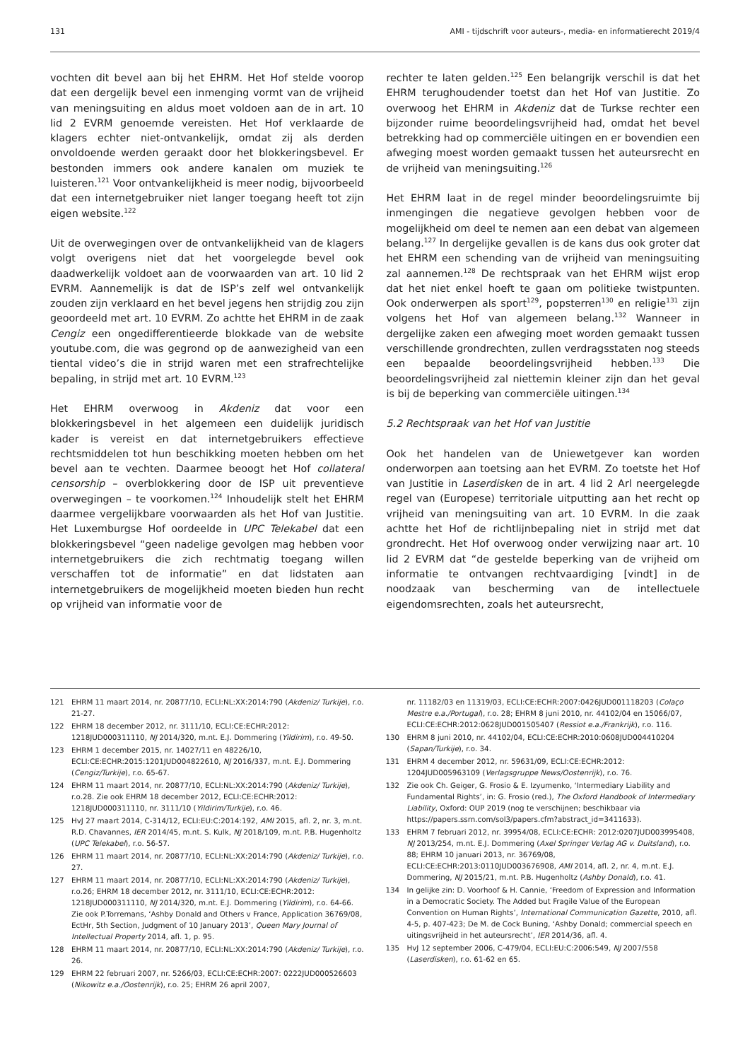131 AMI - tijdschrift voor auteurs-, media- en informatierecht 2019/4
vochten dit bevel aan bij het EHRM. Het Hof stelde voorop dat een dergelijk bevel een inmenging vormt van de vrijheid van meningsuiting en aldus moet voldoen aan de in art. 10 lid 2 EVRM genoemde vereisten. Het Hof verklaarde de klagers echter niet-ontvankelijk, omdat zij als derden onvoldoende werden geraakt door het blokkeringsbevel. Er bestonden immers ook andere kanalen om muziek te luisteren.<sup>121</sup> Voor ontvankelijkheid is meer nodig, bijvoorbeeld dat een internetgebruiker niet langer toegang heeft tot zijn eigen website.<sup>122</sup>
Uit de overwegingen over de ontvankelijkheid van de klagers volgt overigens niet dat het voorgelegde bevel ook daadwerkelijk voldoet aan de voorwaarden van art. 10 lid 2 EVRM. Aannemelijk is dat de ISP’s zelf wel ontvankelijk zouden zijn verklaard en het bevel jegens hen strijdig zou zijn geoordeeld met art. 10 EVRM. Zo achtte het EHRM in de zaak Cengiz een ongedifferentieerde blokkade van de website youtube.com, die was gegrond op de aanwezigheid van een tiental video’s die in strijd waren met een strafrechtelijke bepaling, in strijd met art. 10 EVRM.<sup>123</sup>
Het EHRM overwoog in Akdeniz dat voor een blokkeringsbevel in het algemeen een duidelijk juridisch kader is vereist en dat internetgebruikers effectieve rechtsmiddelen tot hun beschikking moeten hebben om het bevel aan te vechten. Daarmee beoogt het Hof collateral censorship – overblokkering door de ISP uit preventieve overwegingen – te voorkomen.<sup>124</sup> Inhoudelijk stelt het EHRM daarmee vergelijkbare voorwaarden als het Hof van Justitie. Het Luxemburgse Hof oordeelde in UPC Telekabel dat een blokkeringsbevel “geen nadelige gevolgen mag hebben voor internetgebruikers die zich rechtmatig toegang willen verschaffen tot de informatie” en dat lidstaten aan internetgebruikers de mogelijkheid moeten bieden hun recht op vrijheid van informatie voor de
rechter te laten gelden.<sup>125</sup> Een belangrijk verschil is dat het EHRM terughoudender toetst dan het Hof van Justitie. Zo overwoog het EHRM in Akdeniz dat de Turkse rechter een bijzonder ruime beoordelingsvrijheid had, omdat het bevel betrekking had op commerciële uitingen en er bovendien een afweging moest worden gemaakt tussen het auteursrecht en de vrijheid van meningsuiting.<sup>126</sup>
Het EHRM laat in de regel minder beoordelingsruimte bij inmengingen die negatieve gevolgen hebben voor de mogelijkheid om deel te nemen aan een debat van algemeen belang.<sup>127</sup> In dergelijke gevallen is de kans dus ook groter dat het EHRM een schending van de vrijheid van meningsuiting zal aannemen.<sup>128</sup> De rechtspraak van het EHRM wijst erop dat het niet enkel hoeft te gaan om politieke twistpunten. Ook onderwerpen als sport<sup>129</sup>, popsterren<sup>130</sup> en religie<sup>131</sup> zijn volgens het Hof van algemeen belang.<sup>132</sup> Wanneer in dergelijke zaken een afweging moet worden gemaakt tussen verschillende grondrechten, zullen verdragsstaten nog steeds een bepaalde beoordelingsvrijheid hebben.<sup>133</sup> Die beoordelingsvrijheid zal niettemin kleiner zijn dan het geval is bij de beperking van commerciële uitingen.<sup>134</sup>
5.2 Rechtspraak van het Hof van Justitie
Ook het handelen van de Uniewetgever kan worden onderworpen aan toetsing aan het EVRM. Zo toetste het Hof van Justitie in Laserdisken de in art. 4 lid 2 Arl neergelegde regel van (Europese) territoriale uitputting aan het recht op vrijheid van meningsuiting van art. 10 EVRM. In die zaak achtte het Hof de richtlijnbepaling niet in strijd met dat grondrecht. Het Hof overwoog onder verwijzing naar art. 10 lid 2 EVRM dat “de gestelde beperking van de vrijheid om informatie te ontvangen rechtvaardiging [vindt] in de noodzaak van bescherming van de intellectuele eigendomsrechten, zoals het auteursrecht,
121 EHRM 11 maart 2014, nr. 20877/10, ECLI:NL:XX:2014:790 (Akdeniz/ Turkije), r.o. 21-27.
122 EHRM 18 december 2012, nr. 3111/10, ECLI:CE:ECHR:2012: 1218JUD000311110, NJ 2014/320, m.nt. E.J. Dommering (Yildirim), r.o. 49-50.
123 EHRM 1 december 2015, nr. 14027/11 en 48226/10, ECLI:CE:ECHR:2015:1201JUD004822610, NJ 2016/337, m.nt. E.J. Dommering (Cengiz/Turkije), r.o. 65-67.
124 EHRM 11 maart 2014, nr. 20877/10, ECLI:NL:XX:2014:790 (Akdeniz/ Turkije), r.o.28. Zie ook EHRM 18 december 2012, ECLI:CE:ECHR:2012: 1218JUD000311110, nr. 3111/10 (Yildirim/Turkije), r.o. 46.
125 HvJ 27 maart 2014, C-314/12, ECLI:EU:C:2014:192, AMI 2015, afl. 2, nr. 3, m.nt. R.D. Chavannes, IER 2014/45, m.nt. S. Kulk, NJ 2018/109, m.nt. P.B. Hugenholtz (UPC Telekabel), r.o. 56-57.
126 EHRM 11 maart 2014, nr. 20877/10, ECLI:NL:XX:2014:790 (Akdeniz/ Turkije), r.o. 27.
127 EHRM 11 maart 2014, nr. 20877/10, ECLI:NL:XX:2014:790 (Akdeniz/ Turkije), r.o.26; EHRM 18 december 2012, nr. 3111/10, ECLI:CE:ECHR:2012: 1218JUD000311110, NJ 2014/320, m.nt. E.J. Dommering (Yildirim), r.o. 64-66. Zie ook P.Torremans, ‘Ashby Donald and Others v France, Application 36769/08, EctHr, 5th Section, Judgment of 10 January 2013’, Queen Mary Journal of Intellectual Property 2014, afl. 1, p. 95.
128 EHRM 11 maart 2014, nr. 20877/10, ECLI:NL:XX:2014:790 (Akdeniz/ Turkije), r.o. 26.
129 EHRM 22 februari 2007, nr. 5266/03, ECLI:CE:ECHR:2007: 0222JUD000526603 (Nikowitz e.a./Oostenrijk), r.o. 25; EHRM 26 april 2007,
nr. 11182/03 en 11319/03, ECLI:CE:ECHR:2007:0426JUD001118203 (Colaço Mestre e.a./Portugal), r.o. 28; EHRM 8 juni 2010, nr. 44102/04 en 15066/07, ECLI:CE:ECHR:2012:0628JUD001505407 (Ressiot e.a./Frankrijk), r.o. 116.
130 EHRM 8 juni 2010, nr. 44102/04, ECLI:CE:ECHR:2010:0608JUD004410204 (Sapan/Turkije), r.o. 34.
131 EHRM 4 december 2012, nr. 59631/09, ECLI:CE:ECHR:2012: 1204JUD005963109 (Verlagsgruppe News/Oostenrijk), r.o. 76.
132 Zie ook Ch. Geiger, G. Frosio & E. Izyumenko, ‘Intermediary Liability and Fundamental Rights’, in: G. Frosio (red.), The Oxford Handbook of Intermediary Liability, Oxford: OUP 2019 (nog te verschijnen; beschikbaar via https://papers.ssrn.com/sol3/papers.cfm?abstract_id=3411633).
133 EHRM 7 februari 2012, nr. 39954/08, ECLI:CE:ECHR: 2012:0207JUD003995408, NJ 2013/254, m.nt. E.J. Dommering (Axel Springer Verlag AG v. Duitsland), r.o. 88; EHRM 10 januari 2013, nr. 36769/08, ECLI:CE:ECHR:2013:0110JUD003676908, AMI 2014, afl. 2, nr. 4, m.nt. E.J. Dommering, NJ 2015/21, m.nt. P.B. Hugenholtz (Ashby Donald), r.o. 41.
134 In gelijke zin: D. Voorhoof & H. Cannie, ‘Freedom of Expression and Information in a Democratic Society. The Added but Fragile Value of the European Convention on Human Rights’, International Communication Gazette, 2010, afl. 4-5, p. 407-423; De M. de Cock Buning, ‘Ashby Donald; commercial speech en uitingsvrijheid in het auteursrecht’, IER 2014/36, afl. 4.
135 HvJ 12 september 2006, C-479/04, ECLI:EU:C:2006:549, NJ 2007/558 (Laserdisken), r.o. 61-62 en 65.